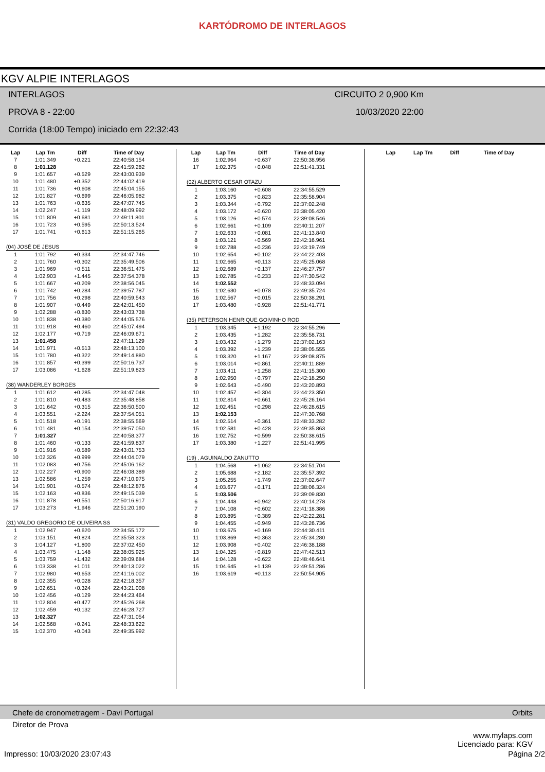KARTÓDROMO DE INTERLAGOS
KGV ALPIE INTERLAGOS
INTERLAGOS CIRCUITO 2 0,900 Km
PROVA 8 - 22:00 10/03/2020 22:00
Corrida (18:00 Tempo) iniciado em 22:32:43
| Lap | Lap Tm | Diff | Time of Day |
| --- | --- | --- | --- |
| 7 | 1:01.349 | +0.221 | 22:40:58.154 |
| 8 | 1:01.128 | | 22:41:59.282 |
| 9 | 1:01.657 | +0.529 | 22:43:00.939 |
| 10 | 1:01.480 | +0.352 | 22:44:02.419 |
| 11 | 1:01.736 | +0.608 | 22:45:04.155 |
| 12 | 1:01.827 | +0.699 | 22:46:05.982 |
| 13 | 1:01.763 | +0.635 | 22:47:07.745 |
| 14 | 1:02.247 | +1.119 | 22:48:09.992 |
| 15 | 1:01.809 | +0.681 | 22:49:11.801 |
| 16 | 1:01.723 | +0.595 | 22:50:13.524 |
| 17 | 1:01.741 | +0.613 | 22:51:15.265 |
| (04) JOSÈ DE JESUS | | | |
| 1 | 1:01.792 | +0.334 | 22:34:47.746 |
| 2 | 1:01.760 | +0.302 | 22:35:49.506 |
| 3 | 1:01.969 | +0.511 | 22:36:51.475 |
| 4 | 1:02.903 | +1.445 | 22:37:54.378 |
| 5 | 1:01.667 | +0.209 | 22:38:56.045 |
| 6 | 1:01.742 | +0.284 | 22:39:57.787 |
| 7 | 1:01.756 | +0.298 | 22:40:59.543 |
| 8 | 1:01.907 | +0.449 | 22:42:01.450 |
| 9 | 1:02.288 | +0.830 | 22:43:03.738 |
| 10 | 1:01.838 | +0.380 | 22:44:05.576 |
| 11 | 1:01.918 | +0.460 | 22:45:07.494 |
| 12 | 1:02.177 | +0.719 | 22:46:09.671 |
| 13 | 1:01.458 | | 22:47:11.129 |
| 14 | 1:01.971 | +0.513 | 22:48:13.100 |
| 15 | 1:01.780 | +0.322 | 22:49:14.880 |
| 16 | 1:01.857 | +0.399 | 22:50:16.737 |
| 17 | 1:03.086 | +1.628 | 22:51:19.823 |
| (38) WANDERLEY BORGES | | | |
| 1 | 1:01.612 | +0.285 | 22:34:47.048 |
| 2 | 1:01.810 | +0.483 | 22:35:48.858 |
| 3 | 1:01.642 | +0.315 | 22:36:50.500 |
| 4 | 1:03.551 | +2.224 | 22:37:54.051 |
| 5 | 1:01.518 | +0.191 | 22:38:55.569 |
| 6 | 1:01.481 | +0.154 | 22:39:57.050 |
| 7 | 1:01.327 | | 22:40:58.377 |
| 8 | 1:01.460 | +0.133 | 22:41:59.837 |
| 9 | 1:01.916 | +0.589 | 22:43:01.753 |
| 10 | 1:02.326 | +0.999 | 22:44:04.079 |
| 11 | 1:02.083 | +0.756 | 22:45:06.162 |
| 12 | 1:02.227 | +0.900 | 22:46:08.389 |
| 13 | 1:02.586 | +1.259 | 22:47:10.975 |
| 14 | 1:01.901 | +0.574 | 22:48:12.876 |
| 15 | 1:02.163 | +0.836 | 22:49:15.039 |
| 16 | 1:01.878 | +0.551 | 22:50:16.917 |
| 17 | 1:03.273 | +1.946 | 22:51:20.190 |
| (31) VALDO GREGORIO DE OLIVEIRA SS | | | |
| 1 | 1:02.947 | +0.620 | 22:34:55.172 |
| 2 | 1:03.151 | +0.824 | 22:35:58.323 |
| 3 | 1:04.127 | +1.800 | 22:37:02.450 |
| 4 | 1:03.475 | +1.148 | 22:38:05.925 |
| 5 | 1:03.759 | +1.432 | 22:39:09.684 |
| 6 | 1:03.338 | +1.011 | 22:40:13.022 |
| 7 | 1:02.980 | +0.653 | 22:41:16.002 |
| 8 | 1:02.355 | +0.028 | 22:42:18.357 |
| 9 | 1:02.651 | +0.324 | 22:43:21.008 |
| 10 | 1:02.456 | +0.129 | 22:44:23.464 |
| 11 | 1:02.804 | +0.477 | 22:45:26.268 |
| 12 | 1:02.459 | +0.132 | 22:46:28.727 |
| 13 | 1:02.327 | | 22:47:31.054 |
| 14 | 1:02.568 | +0.241 | 22:48:33.622 |
| 15 | 1:02.370 | +0.043 | 22:49:35.992 |
| Lap | Lap Tm | Diff | Time of Day |
| --- | --- | --- | --- |
| 16 | 1:02.964 | +0.637 | 22:50:38.956 |
| 17 | 1:02.375 | +0.048 | 22:51:41.331 |
| (02) ALBERTO CESAR OTAZU | | | |
| 1 | 1:03.160 | +0.608 | 22:34:55.529 |
| 2 | 1:03.375 | +0.823 | 22:35:58.904 |
| 3 | 1:03.344 | +0.792 | 22:37:02.248 |
| 4 | 1:03.172 | +0.620 | 22:38:05.420 |
| 5 | 1:03.126 | +0.574 | 22:39:08.546 |
| 6 | 1:02.661 | +0.109 | 22:40:11.207 |
| 7 | 1:02.633 | +0.081 | 22:41:13.840 |
| 8 | 1:03.121 | +0.569 | 22:42:16.961 |
| 9 | 1:02.788 | +0.236 | 22:43:19.749 |
| 10 | 1:02.654 | +0.102 | 22:44:22.403 |
| 11 | 1:02.665 | +0.113 | 22:45:25.068 |
| 12 | 1:02.689 | +0.137 | 22:46:27.757 |
| 13 | 1:02.785 | +0.233 | 22:47:30.542 |
| 14 | 1:02.552 | | 22:48:33.094 |
| 15 | 1:02.630 | +0.078 | 22:49:35.724 |
| 16 | 1:02.567 | +0.015 | 22:50:38.291 |
| 17 | 1:03.480 | +0.928 | 22:51:41.771 |
| (35) PETERSON HENRIQUE GOIVINHO ROD | | | |
| 1 | 1:03.345 | +1.192 | 22:34:55.296 |
| 2 | 1:03.435 | +1.282 | 22:35:58.731 |
| 3 | 1:03.432 | +1.279 | 22:37:02.163 |
| 4 | 1:03.392 | +1.239 | 22:38:05.555 |
| 5 | 1:03.320 | +1.167 | 22:39:08.875 |
| 6 | 1:03.014 | +0.861 | 22:40:11.889 |
| 7 | 1:03.411 | +1.258 | 22:41:15.300 |
| 8 | 1:02.950 | +0.797 | 22:42:18.250 |
| 9 | 1:02.643 | +0.490 | 22:43:20.893 |
| 10 | 1:02.457 | +0.304 | 22:44:23.350 |
| 11 | 1:02.814 | +0.661 | 22:45:26.164 |
| 12 | 1:02.451 | +0.298 | 22:46:28.615 |
| 13 | 1:02.153 | | 22:47:30.768 |
| 14 | 1:02.514 | +0.361 | 22:48:33.282 |
| 15 | 1:02.581 | +0.428 | 22:49:35.863 |
| 16 | 1:02.752 | +0.599 | 22:50:38.615 |
| 17 | 1:03.380 | +1.227 | 22:51:41.995 |
| (19) , AGUINALDO ZANUTTO | | | |
| 1 | 1:04.568 | +1.062 | 22:34:51.704 |
| 2 | 1:05.688 | +2.182 | 22:35:57.392 |
| 3 | 1:05.255 | +1.749 | 22:37:02.647 |
| 4 | 1:03.677 | +0.171 | 22:38:06.324 |
| 5 | 1:03.506 | | 22:39:09.830 |
| 6 | 1:04.448 | +0.942 | 22:40:14.278 |
| 7 | 1:04.108 | +0.602 | 22:41:18.386 |
| 8 | 1:03.895 | +0.389 | 22:42:22.281 |
| 9 | 1:04.455 | +0.949 | 22:43:26.736 |
| 10 | 1:03.675 | +0.169 | 22:44:30.411 |
| 11 | 1:03.869 | +0.363 | 22:45:34.280 |
| 12 | 1:03.908 | +0.402 | 22:46:38.188 |
| 13 | 1:04.325 | +0.819 | 22:47:42.513 |
| 14 | 1:04.128 | +0.622 | 22:48:46.641 |
| 15 | 1:04.645 | +1.139 | 22:49:51.286 |
| 16 | 1:03.619 | +0.113 | 22:50:54.905 |
| Lap | Lap Tm | Diff | Time of Day |
| --- | --- | --- | --- |
Chefe de cronometragem - Davi Portugal Orbits
Diretor de Prova
www.mylaps.com
Licenciado para: KGV
Impresso: 10/03/2020 23:07:43 Página 2/2